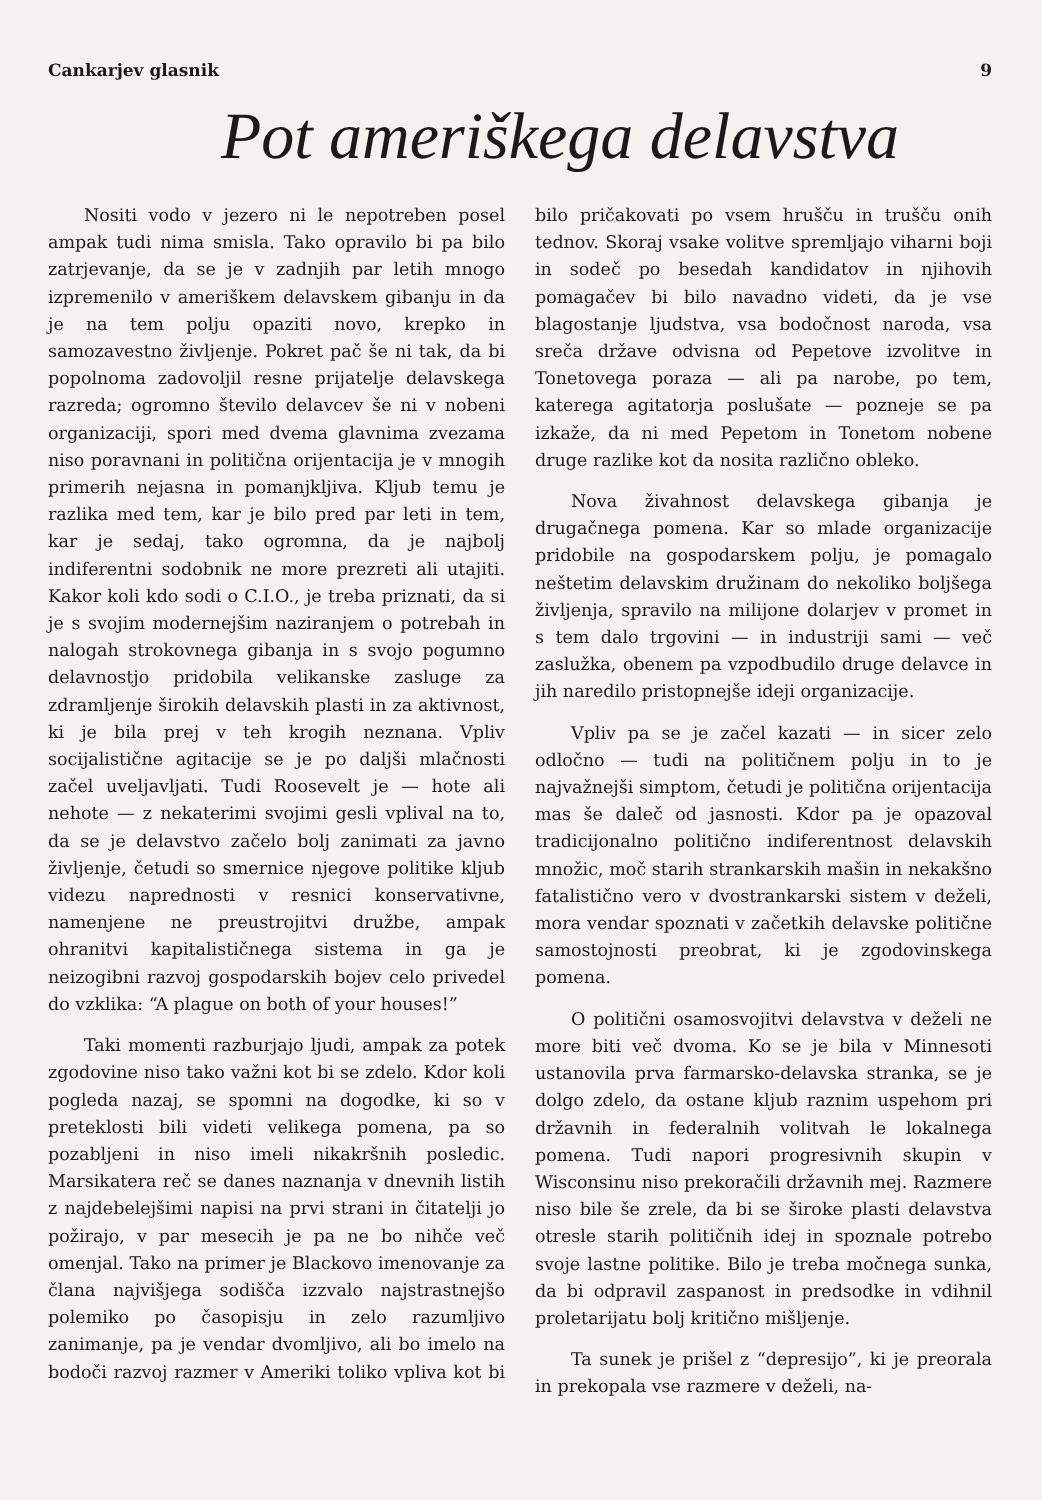Cankarjev glasnik 9
Pot ameriškega delavstva
Nositi vodo v jezero ni le nepotreben posel ampak tudi nima smisla. Tako opravilo bi pa bilo zatrjevanje, da se je v zadnjih par letih mnogo izpremenilo v ameriškem delavskem gibanju in da je na tem polju opaziti novo, krepko in samozavestno življenje. Pokret pač še ni tak, da bi popolnoma zadovoljil resne prijatelje delavskega razreda; ogromno število delavcev še ni v nobeni organizaciji, spori med dvema glavnima zvezama niso poravnani in politična orijentacija je v mnogih primerih nejasna in pomanjkljiva. Kljub temu je razlika med tem, kar je bilo pred par leti in tem, kar je sedaj, tako ogromna, da je najbolj indiferentni sodobnik ne more prezreti ali utajiti. Kakor koli kdo sodi o C.I.O., je treba priznati, da si je s svojim modernejšim naziranjem o potrebah in nalogah strokovnega gibanja in s svojo pogumno delavnostjo pridobila velikanske zasluge za zdramljenje širokih delavskih plasti in za aktivnost, ki je bila prej v teh krogih neznana. Vpliv socijalistične agitacije se je po daljši mlačnosti začel uveljavljati. Tudi Roosevelt je — hote ali nehote — z nekaterimi svojimi gesli vplival na to, da se je delavstvo začelo bolj zanimati za javno življenje, četudi so smernice njegove politike kljub videzu naprednosti v resnici konservativne, namenjene ne preustrojitvi družbe, ampak ohranitvi kapitalističnega sistema in ga je neizogibni razvoj gospodarskih bojev celo privedel do vzklika: “A plague on both of your houses!”
Taki momenti razburjajo ljudi, ampak za potek zgodovine niso tako važni kot bi se zdelo. Kdor koli pogleda nazaj, se spomni na dogodke, ki so v preteklosti bili videti velikega pomena, pa so pozabljeni in niso imeli nikakršnih posledic. Marsikatera reč se danes naznanja v dnevnih listih z najdebelejšimi napisi na prvi strani in čitatelji jo požirajo, v par mesecih je pa ne bo nihče več omenjal. Tako na primer je Blackovo imenovanje za člana najvišjega sodišča izzvalo najstrastnejšo polemiko po časopisju in zelo razumljivo zanimanje, pa je vendar dvomljivo, ali bo imelo na bodoči razvoj razmer v Ameriki toliko vpliva kot bi bilo pričakovati po vsem hrušču in trušču onih tednov. Skoraj vsake volitve spremljajo viharni boji in sodeč po besedah kandidatov in njihovih pomagačev bi bilo navadno videti, da je vse blagostanje ljudstva, vsa bodočnost naroda, vsa sreča države odvisna od Pepetove izvolitve in Tonetovega poraza — ali pa narobe, po tem, katerega agitatorja poslušate — pozneje se pa izkaže, da ni med Pepetom in Tonetom nobene druge razlike kot da nosita različno obleko.
Nova živahnost delavskega gibanja je drugačnega pomena. Kar so mlade organizacije pridobile na gospodarskem polju, je pomagalo neštetim delavskim družinam do nekoliko boljšega življenja, spravilo na milijone dolarjev v promet in s tem dalo trgovini — in industriji sami — več zaslužka, obenem pa vzpodbudilo druge delavce in jih naredilo pristopnejše ideji organizacije.
Vpliv pa se je začel kazati — in sicer zelo odločno — tudi na političnem polju in to je najvažnejši simptom, četudi je politična orijentacija mas še daleč od jasnosti. Kdor pa je opazoval tradicijonalno politično indiferentnost delavskih množic, moč starih strankarskih mašin in nekakšno fatalistično vero v dvostrankarski sistem v deželi, mora vendar spoznati v začetkih delavske politične samostojnosti preobrat, ki je zgodovinskega pomena.
O politični osamosvojitvi delavstva v deželi ne more biti več dvoma. Ko se je bila v Minnesoti ustanovila prva farmarsko-delavska stranka, se je dolgo zdelo, da ostane kljub raznim uspehom pri državnih in federalnih volitvah le lokalnega pomena. Tudi napori progresivnih skupin v Wisconsinu niso prekoračili državnih mej. Razmere niso bile še zrele, da bi se široke plasti delavstva otresle starih političnih idej in spoznale potrebo svoje lastne politike. Bilo je treba močnega sunka, da bi odpravil zaspanost in predsodke in vdihnil proletarijatu bolj kritično mišljenje.
Ta sunek je prišel z “depresijo”, ki je preorala in prekopala vse razmere v deželi, na-